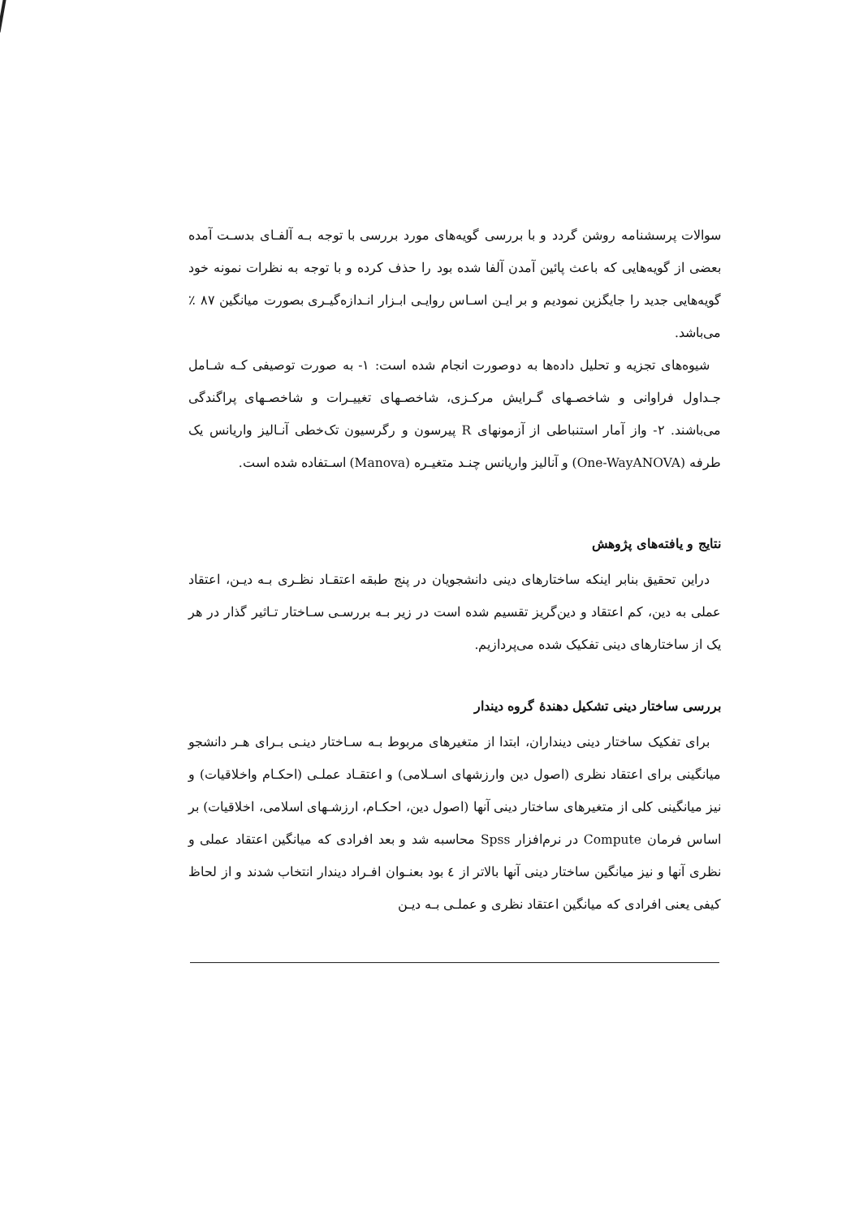سوالات پرسشنامه روشن گردد و با بررسی گویه‌های مورد بررسی با توجه بـه آلفـای بدسـت آمده بعضی از گویه‌هایی که باعث پائین آمدن آلفا شده بود را حذف کرده و با توجه به نظرات نمونه خود گویه‌هایی جدید را جایگزین نمودیم و بر ایـن اسـاس روایـی ابـزار انـدازه‌گیـری بصورت میانگین ۸۷ ٪ می‌باشد.
شیوه‌های تجزیه و تحلیل داده‌ها به دوصورت انجام شده است: ۱- به صورت توصیفی کـه شـامل جـداول فراوانی و شاخصـهای گـرایش مرکـزی، شاخصـهای تغییـرات و شاخصـهای پراگندگی می‌باشند. ۲- واز آمار استنباطی از آزمونهای R پیرسون و رگرسیون تک‌خطی آنـالیز واریانس یک طرفه (One-WayANOVA) و آنالیز واریانس چنـد متغیـره (Manova) اسـتفاده شده است.
نتایج و یافته‌های پژوهش
دراین تحقیق بنابر اینکه ساختارهای دینی دانشجویان در پنج طبقه اعتقـاد نظـری بـه دیـن، اعتقاد عملی به دین، کم اعتقاد و دین‌گریز تقسیم شده است در زیر بـه بررسـی سـاختار تـاثیر گذار در هر یک از ساختارهای دینی تفکیک شده می‌پردازیم.
بررسی ساختار دینی تشکیل دهندهٔ گروه دیندار
برای تفکیک ساختار دینی دینداران، ابتدا از متغیرهای مربوط بـه سـاختار دینـی بـرای هـر دانشجو میانگینی برای اعتقاد نظری (اصول دین وارزشهای اسـلامی) و اعتقـاد عملـی (احکـام واخلاقیات) و نیز میانگینی کلی از متغیرهای ساختار دینی آنها (اصول دین، احکـام، ارزشـهای اسلامی، اخلاقیات) بر اساس فرمان Compute در نرم‌افزار Spss محاسبه شد و بعد افرادی که میانگین اعتقاد عملی و نظری آنها و نیز میانگین ساختار دینی آنها بالاتر از ٤ بود بعنـوان افـراد دیندار انتخاب شدند و از لحاظ کیفی یعنی افرادی که میانگین اعتقاد نظری و عملـی بـه دیـن